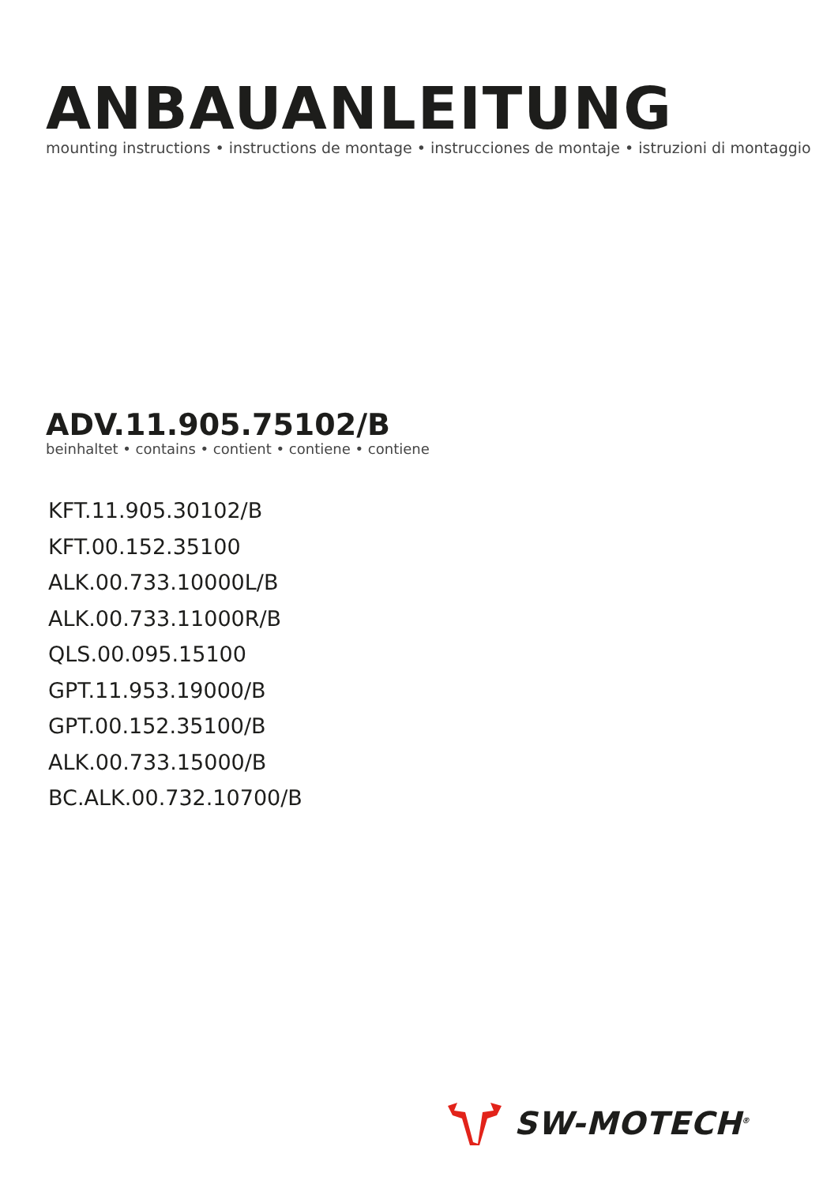ANBAUANLEITUNG
mounting instructions • instructions de montage • instrucciones de montaje • istruzioni di montaggio
ADV.11.905.75102/B
beinhaltet • contains • contient • contiene • contiene
KFT.11.905.30102/B
KFT.00.152.35100
ALK.00.733.10000L/B
ALK.00.733.11000R/B
QLS.00.095.15100
GPT.11.953.19000/B
GPT.00.152.35100/B
ALK.00.733.15000/B
BC.ALK.00.732.10700/B
SW-MOTECH<sup>®</sup>